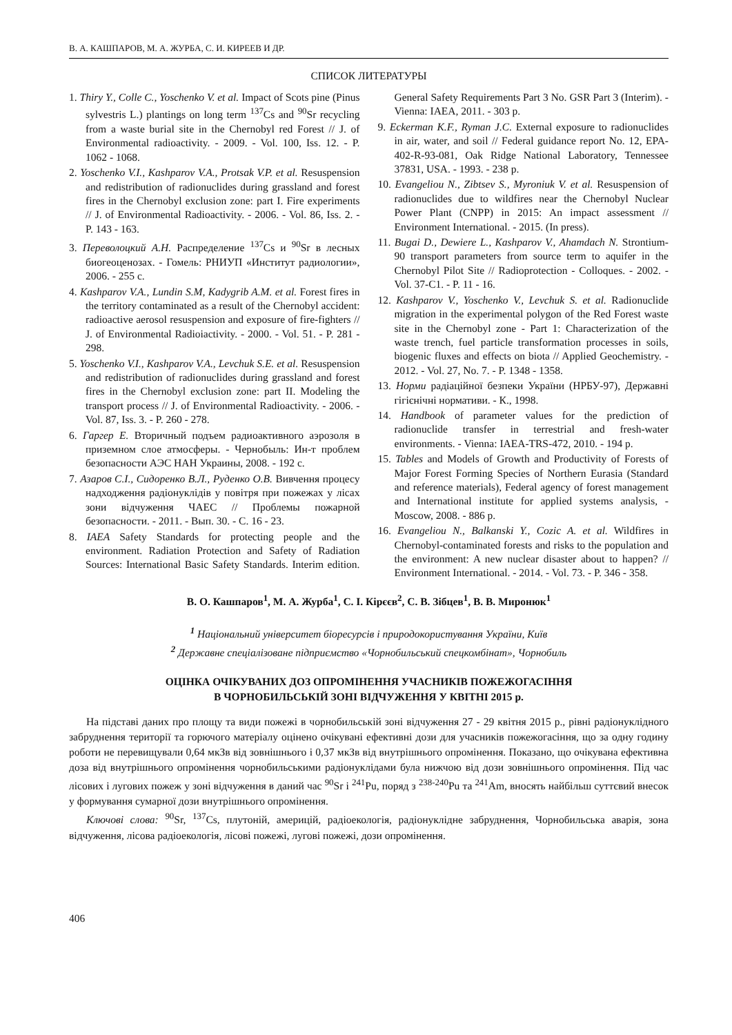В. А. КАШПАРОВ, М. А. ЖУРБА, С. И. КИРЕЕВ И ДР.
СПИСОК ЛИТЕРАТУРЫ
1. Thiry Y., Colle C., Yoschenko V. et al. Impact of Scots pine (Pinus sylvestris L.) plantings on long term <sup>137</sup>Cs and <sup>90</sup>Sr recycling from a waste burial site in the Chernobyl red Forest // J. of Environmental radioactivity. - 2009. - Vol. 100, Iss. 12. - P. 1062 - 1068.
2. Yoschenko V.I., Kashparov V.A., Protsak V.P. et al. Resuspension and redistribution of radionuclides during grassland and forest fires in the Chernobyl exclusion zone: part I. Fire experiments // J. of Environmental Radioactivity. - 2006. - Vol. 86, Iss. 2. - P. 143 - 163.
3. Переволоцкий А.Н. Распределение <sup>137</sup>Cs и <sup>90</sup>Sr в лесных биогеоценозах. - Гомель: РНИУП «Институт радиологии», 2006. - 255 с.
4. Kashparov V.A., Lundin S.M, Kadygrib A.M. et al. Forest fires in the territory contaminated as a result of the Chernobyl accident: radioactive aerosol resuspension and exposure of fire-fighters // J. of Environmental Radioiactivity. - 2000. - Vol. 51. - P. 281 - 298.
5. Yoschenko V.I., Kashparov V.A., Levchuk S.E. et al. Resuspension and redistribution of radionuclides during grassland and forest fires in the Chernobyl exclusion zone: part II. Modeling the transport process // J. of Environmental Radioactivity. - 2006. - Vol. 87, Iss. 3. - P. 260 - 278.
6. Гаргер Е. Вторичный подъем радиоактивного аэрозоля в приземном слое атмосферы. - Чернобыль: Ин-т проблем безопасности АЭС НАН Украины, 2008. - 192 с.
7. Азаров С.І., Сидоренко В.Л., Руденко О.В. Вивчення процесу надходження радіонуклідів у повітря при пожежах у лісах зони відчуження ЧАЕС // Проблемы пожарной безопасности. - 2011. - Вып. 30. - С. 16 - 23.
8. IAEA Safety Standards for protecting people and the environment. Radiation Protection and Safety of Radiation Sources: International Basic Safety Standards. Interim edition. General Safety Requirements Part 3 No. GSR Part 3 (Interim). - Vienna: IAEA, 2011. - 303 p.
9. Eckerman K.F., Ryman J.C. External exposure to radionuclides in air, water, and soil // Federal guidance report No. 12, EPA-402-R-93-081, Oak Ridge National Laboratory, Tennessee 37831, USA. - 1993. - 238 p.
10. Evangeliou N., Zibtsev S., Myroniuk V. et al. Resuspension of radionuclides due to wildfires near the Chernobyl Nuclear Power Plant (CNPP) in 2015: An impact assessment // Environment International. - 2015. (In press).
11. Bugai D., Dewiere L., Kashparov V., Ahamdach N. Strontium-90 transport parameters from source term to aquifer in the Chernobyl Pilot Site // Radioprotection - Colloques. - 2002. - Vol. 37-C1. - P. 11 - 16.
12. Kashparov V., Yoschenko V., Levchuk S. et al. Radionuclide migration in the experimental polygon of the Red Forest waste site in the Chernobyl zone - Part 1: Characterization of the waste trench, fuel particle transformation processes in soils, biogenic fluxes and effects on biota // Applied Geochemistry. - 2012. - Vol. 27, No. 7. - P. 1348 - 1358.
13. Норми радіаційної безпеки України (НРБУ-97), Державні гігієнічні нормативи. - К., 1998.
14. Handbook of parameter values for the prediction of radionuclide transfer in terrestrial and fresh-water environments. - Vienna: IAEA-TRS-472, 2010. - 194 p.
15. Tables and Models of Growth and Productivity of Forests of Major Forest Forming Species of Northern Eurasia (Standard and reference materials), Federal agency of forest management and International institute for applied systems analysis, - Moscow, 2008. - 886 p.
16. Evangeliou N., Balkanski Y., Cozic A. et al. Wildfires in Chernobyl-contaminated forests and risks to the population and the environment: A new nuclear disaster about to happen? // Environment International. - 2014. - Vol. 73. - P. 346 - 358.
В. О. Кашпаров<sup>1</sup>, М. А. Журба<sup>1</sup>, С. І. Кірєєв<sup>2</sup>, С. В. Зібцев<sup>1</sup>, В. В. Миронюк<sup>1</sup>
<sup>1</sup> Національний університет біоресурсів і природокористування України, Київ
<sup>2</sup> Державне спеціалізоване підприємство «Чорнобильський спецкомбінат», Чорнобиль
ОЦІНКА ОЧІКУВАНИХ ДОЗ ОПРОМІНЕННЯ УЧАСНИКІВ ПОЖЕЖОГАСІННЯ
В ЧОРНОБИЛЬСЬКІЙ ЗОНІ ВІДЧУЖЕННЯ У КВІТНІ 2015 р.
На підставі даних про площу та види пожежі в чорнобильській зоні відчуження 27 - 29 квітня 2015 р., рівні радіонуклідного забруднення території та горючого матеріалу оцінено очікувані ефективні дози для учасників пожежогасіння, що за одну годину роботи не перевищували 0,64 мкЗв від зовнішнього і 0,37 мкЗв від внутрішнього опромінення. Показано, що очікувана ефективна доза від внутрішнього опромінення чорнобильськими радіонуклідами була нижчою від дози зовнішнього опромінення. Під час лісових і лугових пожеж у зоні відчуження в даний час <sup>90</sup>Sr і <sup>241</sup>Pu, поряд з <sup>238-240</sup>Pu та <sup>241</sup>Am, вносять найбільш суттєвий внесок у формування сумарної дози внутрішнього опромінення.
Ключові слова: <sup>90</sup>Sr, <sup>137</sup>Cs, плутоній, америцій, радіоекологія, радіонуклідне забруднення, Чорнобильська аварія, зона відчуження, лісова радіоекологія, лісові пожежі, лугові пожежі, дози опромінення.
406